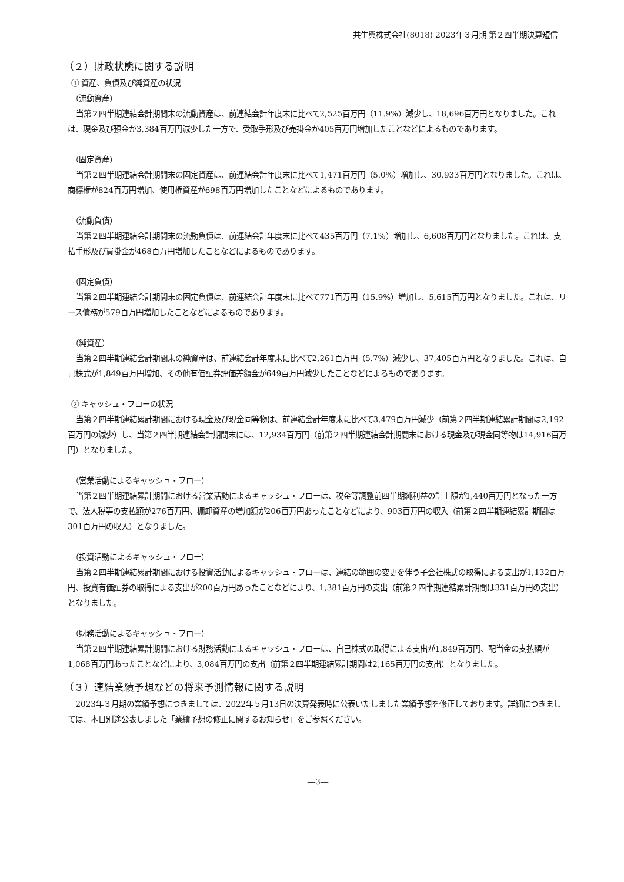三共生興株式会社(8018) 2023年３月期 第２四半期決算短信
（２）財政状態に関する説明
① 資産、負債及び純資産の状況
（流動資産）
当第２四半期連結会計期間末の流動資産は、前連結会計年度末に比べて2,525百万円（11.9%）減少し、18,696百万円となりました。これは、現金及び預金が3,384百万円減少した一方で、受取手形及び売掛金が405百万円増加したことなどによるものであります。
（固定資産）
当第２四半期連結会計期間末の固定資産は、前連結会計年度末に比べて1,471百万円（5.0%）増加し、30,933百万円となりました。これは、商標権が824百万円増加、使用権資産が698百万円増加したことなどによるものであります。
（流動負債）
当第２四半期連結会計期間末の流動負債は、前連結会計年度末に比べて435百万円（7.1%）増加し、6,608百万円となりました。これは、支払手形及び買掛金が468百万円増加したことなどによるものであります。
（固定負債）
当第２四半期連結会計期間末の固定負債は、前連結会計年度末に比べて771百万円（15.9%）増加し、5,615百万円となりました。これは、リース債務が579百万円増加したことなどによるものであります。
（純資産）
当第２四半期連結会計期間末の純資産は、前連結会計年度末に比べて2,261百万円（5.7%）減少し、37,405百万円となりました。これは、自己株式が1,849百万円増加、その他有価証券評価差額金が649百万円減少したことなどによるものであります。
② キャッシュ・フローの状況
当第２四半期連結累計期間における現金及び現金同等物は、前連結会計年度末に比べて3,479百万円減少（前第２四半期連結累計期間は2,192百万円の減少）し、当第２四半期連結会計期間末には、12,934百万円（前第２四半期連結会計期間末における現金及び現金同等物は14,916百万円）となりました。
（営業活動によるキャッシュ・フロー）
当第２四半期連結累計期間における営業活動によるキャッシュ・フローは、税金等調整前四半期純利益の計上額が1,440百万円となった一方で、法人税等の支払額が276百万円、棚卸資産の増加額が206百万円あったことなどにより、903百万円の収入（前第２四半期連結累計期間は301百万円の収入）となりました。
（投資活動によるキャッシュ・フロー）
当第２四半期連結累計期間における投資活動によるキャッシュ・フローは、連結の範囲の変更を伴う子会社株式の取得による支出が1,132百万円、投資有価証券の取得による支出が200百万円あったことなどにより、1,381百万円の支出（前第２四半期連結累計期間は331百万円の支出）となりました。
（財務活動によるキャッシュ・フロー）
当第２四半期連結累計期間における財務活動によるキャッシュ・フローは、自己株式の取得による支出が1,849百万円、配当金の支払額が1,068百万円あったことなどにより、3,084百万円の支出（前第２四半期連結累計期間は2,165百万円の支出）となりました。
（３）連結業績予想などの将来予測情報に関する説明
2023年３月期の業績予想につきましては、2022年５月13日の決算発表時に公表いたしました業績予想を修正しております。詳細につきましては、本日別途公表しました「業績予想の修正に関するお知らせ」をご参照ください。
―3―